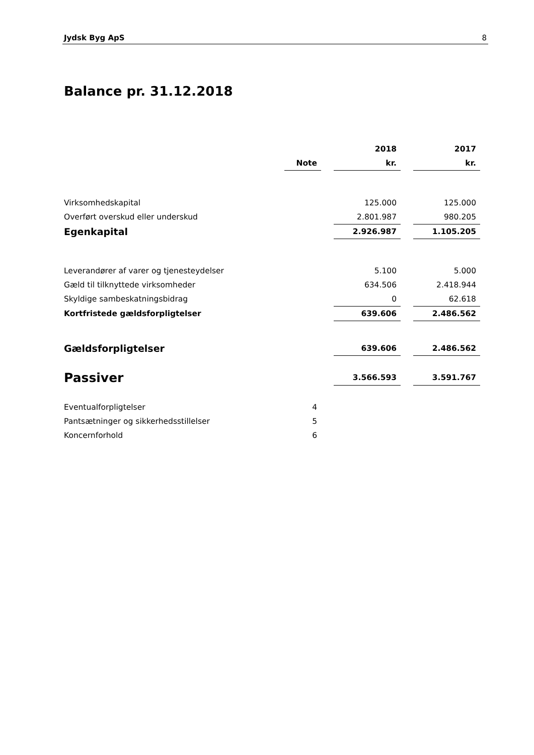Jydsk Byg ApS 8
Balance pr. 31.12.2018
| | | | 2018 | | 2017 |
| --- | --- | --- | --- | --- | --- |
| | Note | | kr. | | kr. |
| Virksomhedskapital | | | 125.000 | | 125.000 |
| Overført overskud eller underskud | | | 2.801.987 | | 980.205 |
| Egenkapital | | | 2.926.987 | | 1.105.205 |
| Leverandører af varer og tjenesteydelser | | | 5.100 | | 5.000 |
| Gæld til tilknyttede virksomheder | | | 634.506 | | 2.418.944 |
| Skyldige sambeskatningsbidrag | | | 0 | | 62.618 |
| Kortfristede gældsforpligtelser | | | 639.606 | | 2.486.562 |
| Gældsforpligtelser | | | 639.606 | | 2.486.562 |
| Passiver | | | 3.566.593 | | 3.591.767 |
| Eventualforpligtelser | 4 | | | | |
| Pantsætninger og sikkerhedsstillelser | 5 | | | | |
| Koncernforhold | 6 | | | | |